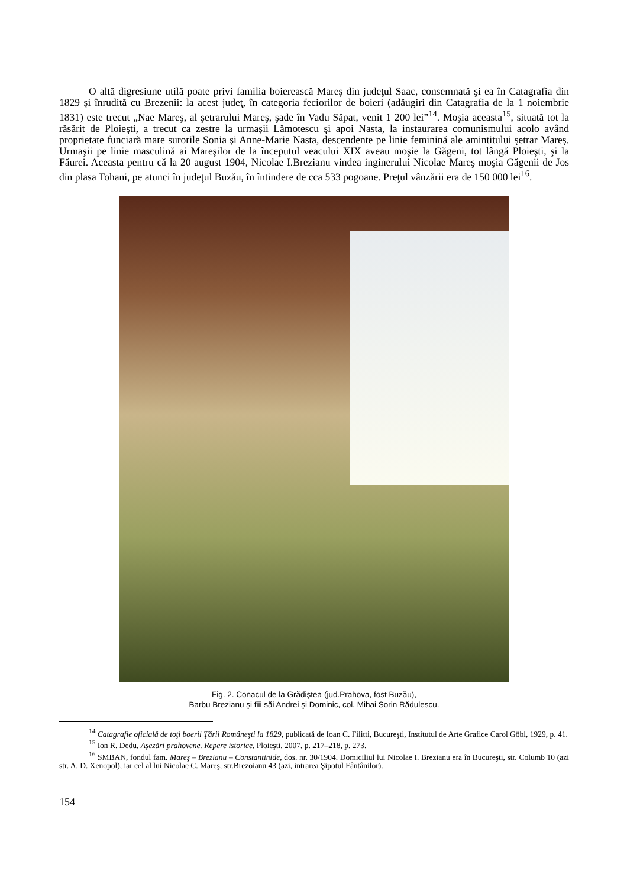O altă digresiune utilă poate privi familia boierească Mareş din judeţul Saac, consemnată şi ea în Catagrafia din 1829 şi înrudită cu Brezenii: la acest judeţ, în categoria feciorilor de boieri (adăugiri din Catagrafia de la 1 noiembrie 1831) este trecut „Nae Mareş, al şetrarului Mareş, şade în Vadu Săpat, venit 1 200 lei”<sup>14</sup>. Moşia aceasta<sup>15</sup>, situată tot la răsărit de Ploieşti, a trecut ca zestre la urmaşii Lămotescu şi apoi Nasta, la instaurarea comunismului acolo având proprietate funciară mare surorile Sonia şi Anne-Marie Nasta, descendente pe linie feminină ale amintitului şetrar Mareş. Urmaşii pe linie masculină ai Mareşilor de la începutul veacului XIX aveau moşie la Găgeni, tot lângă Ploieşti, şi la Făurei. Aceasta pentru că la 20 august 1904, Nicolae I.Brezianu vindea inginerului Nicolae Mareş moşia Găgenii de Jos din plasa Tohani, pe atunci în judeţul Buzău, în întindere de cca 533 pogoane. Preţul vânzării era de 150 000 lei<sup>16</sup>.
Fig. 2. Conacul de la Grădiştea (jud.Prahova, fost Buzău),
Barbu Brezianu şi fiii săi Andrei şi Dominic, col. Mihai Sorin Rădulescu.
<sup>14</sup> Catagrafie oficială de toţi boerii Ţării Româneşti la 1829, publicată de Ioan C. Filitti, Bucureşti, Institutul de Arte Grafice Carol Göbl, 1929, p. 41.
<sup>15</sup> Ion R. Dedu, Aşezări prahovene. Repere istorice, Ploieşti, 2007, p. 217–218, p. 273.
<sup>16</sup> SMBAN, fondul fam. Mareş – Brezianu – Constantinide, dos. nr. 30/1904. Domiciliul lui Nicolae I. Brezianu era în Bucureşti, str. Columb 10 (azi str. A. D. Xenopol), iar cel al lui Nicolae C. Mareş, str.Brezoianu 43 (azi, intrarea Şipotul Fântânilor).
154